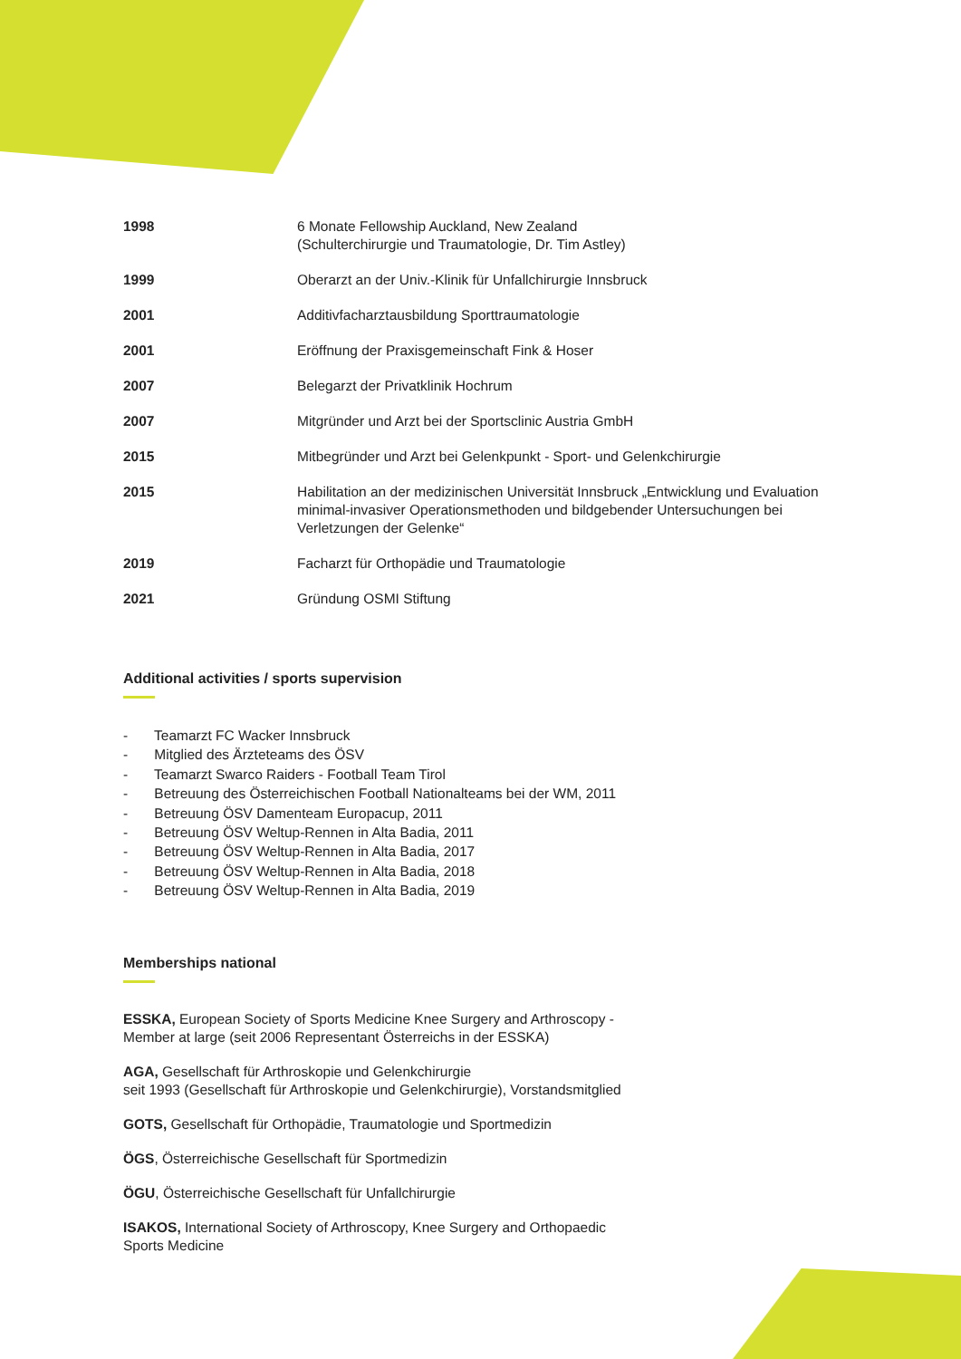| 1998 | 6 Monate Fellowship Auckland, New Zealand (Schulterchirurgie und Traumatologie, Dr. Tim Astley) |
| 1999 | Oberarzt an der Univ.-Klinik für Unfallchirurgie Innsbruck |
| 2001 | Additivfacharztausbildung Sporttraumatologie |
| 2001 | Eröffnung der Praxisgemeinschaft Fink & Hoser |
| 2007 | Belegarzt der Privatklinik Hochrum |
| 2007 | Mitgründer und Arzt bei der Sportsclinic Austria GmbH |
| 2015 | Mitbegründer und Arzt bei Gelenkpunkt - Sport- und Gelenkchirurgie |
| 2015 | Habilitation an der medizinischen Universität Innsbruck „Entwicklung und Evaluation minimal-invasiver Operationsmethoden und bildgebender Untersuchungen bei Verletzungen der Gelenke“ |
| 2019 | Facharzt für Orthopädie und Traumatologie |
| 2021 | Gründung OSMI Stiftung |
Additional activities / sports supervision
- Teamarzt FC Wacker Innsbruck
- Mitglied des Ärzteteams des ÖSV
- Teamarzt Swarco Raiders - Football Team Tirol
- Betreuung des Österreichischen Football Nationalteams bei der WM, 2011
- Betreuung ÖSV Damenteam Europacup, 2011
- Betreuung ÖSV Weltup-Rennen in Alta Badia, 2011
- Betreuung ÖSV Weltup-Rennen in Alta Badia, 2017
- Betreuung ÖSV Weltup-Rennen in Alta Badia, 2018
- Betreuung ÖSV Weltup-Rennen in Alta Badia, 2019
Memberships national
ESSKA, European Society of Sports Medicine Knee Surgery and Arthroscopy -
Member at large (seit 2006 Representant Österreichs in der ESSKA)
AGA, Gesellschaft für Arthroskopie und Gelenkchirurgie
seit 1993 (Gesellschaft für Arthroskopie und Gelenkchirurgie), Vorstandsmitglied
GOTS, Gesellschaft für Orthopädie, Traumatologie und Sportmedizin
ÖGS, Österreichische Gesellschaft für Sportmedizin
ÖGU, Österreichische Gesellschaft für Unfallchirurgie
ISAKOS, International Society of Arthroscopy, Knee Surgery and Orthopaedic
Sports Medicine